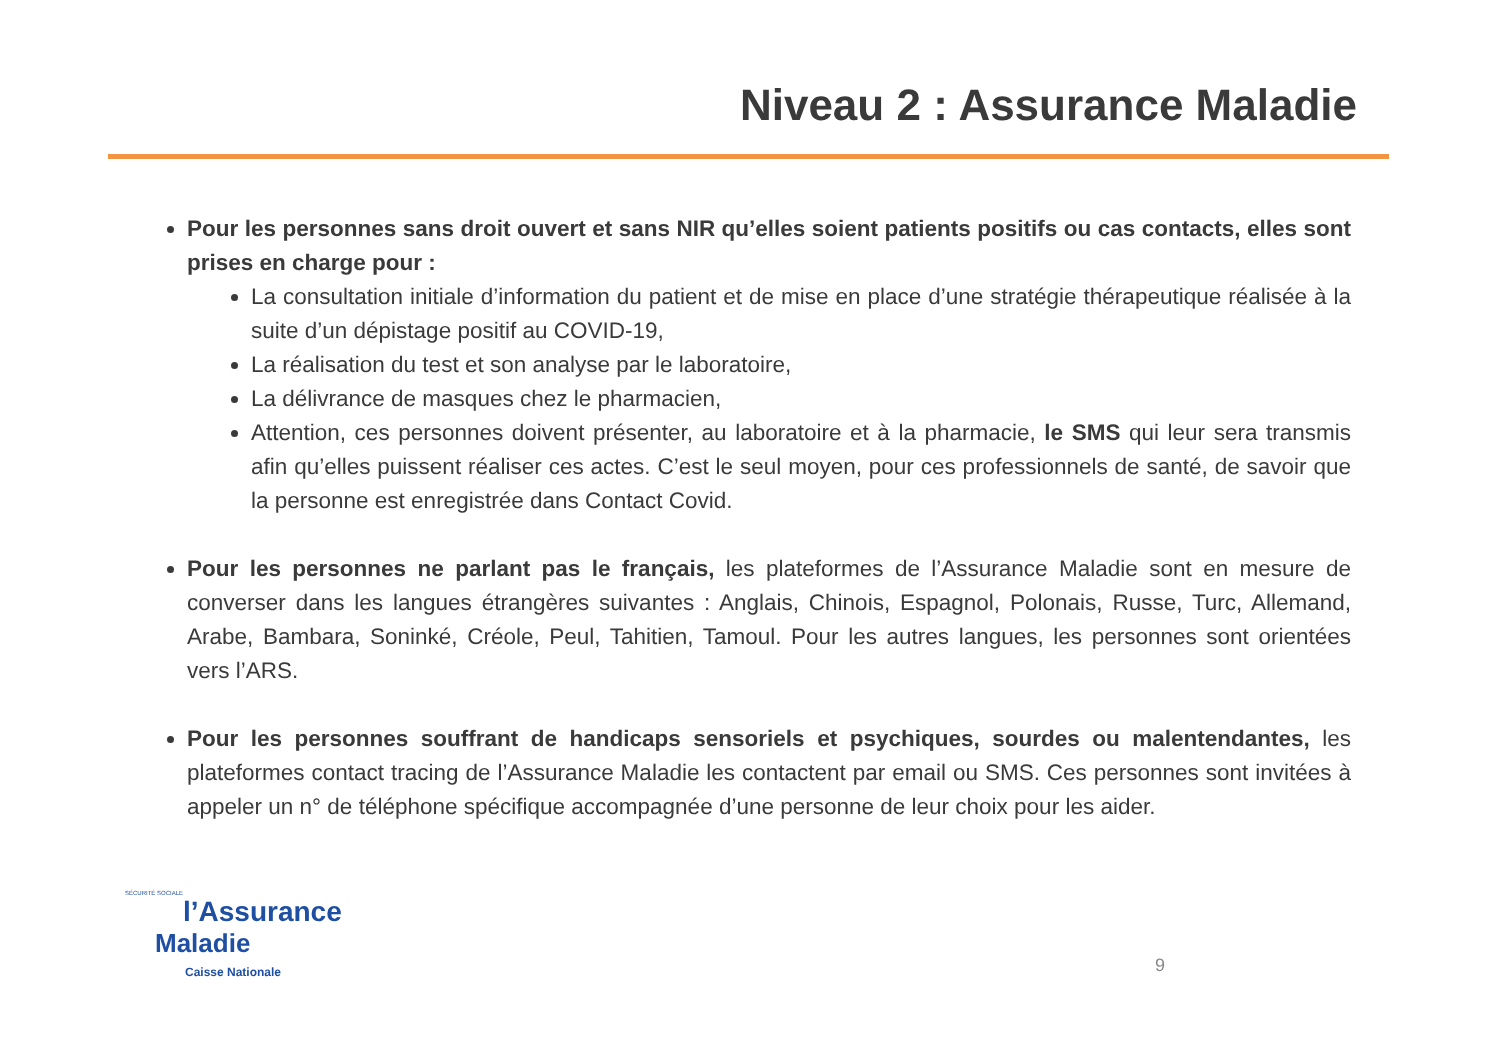Niveau 2 : Assurance Maladie
Pour les personnes sans droit ouvert et sans NIR qu’elles soient patients positifs ou cas contacts, elles sont prises en charge pour :
La consultation initiale d’information du patient et de mise en place d’une stratégie thérapeutique réalisée à la suite d’un dépistage positif au COVID-19,
La réalisation du test et son analyse par le laboratoire,
La délivrance de masques chez le pharmacien,
Attention, ces personnes doivent présenter, au laboratoire et à la pharmacie, le SMS qui leur sera transmis afin qu’elles puissent réaliser ces actes. C’est le seul moyen, pour ces professionnels de santé, de savoir que la personne est enregistrée dans Contact Covid.
Pour les personnes ne parlant pas le français, les plateformes de l’Assurance Maladie sont en mesure de converser dans les langues étrangères suivantes : Anglais, Chinois, Espagnol, Polonais, Russe, Turc, Allemand, Arabe, Bambara, Soninké, Créole, Peul, Tahitien, Tamoul. Pour les autres langues, les personnes sont orientées vers l’ARS.
Pour les personnes souffrant de handicaps sensoriels et psychiques, sourdes ou malentendantes, les plateformes contact tracing de l’Assurance Maladie les contactent par email ou SMS. Ces personnes sont invitées à appeler un n° de téléphone spécifique accompagnée d’une personne de leur choix pour les aider.
SÉCURITÉ SOCIALE
l’Assurance
Maladie
Caisse Nationale
9